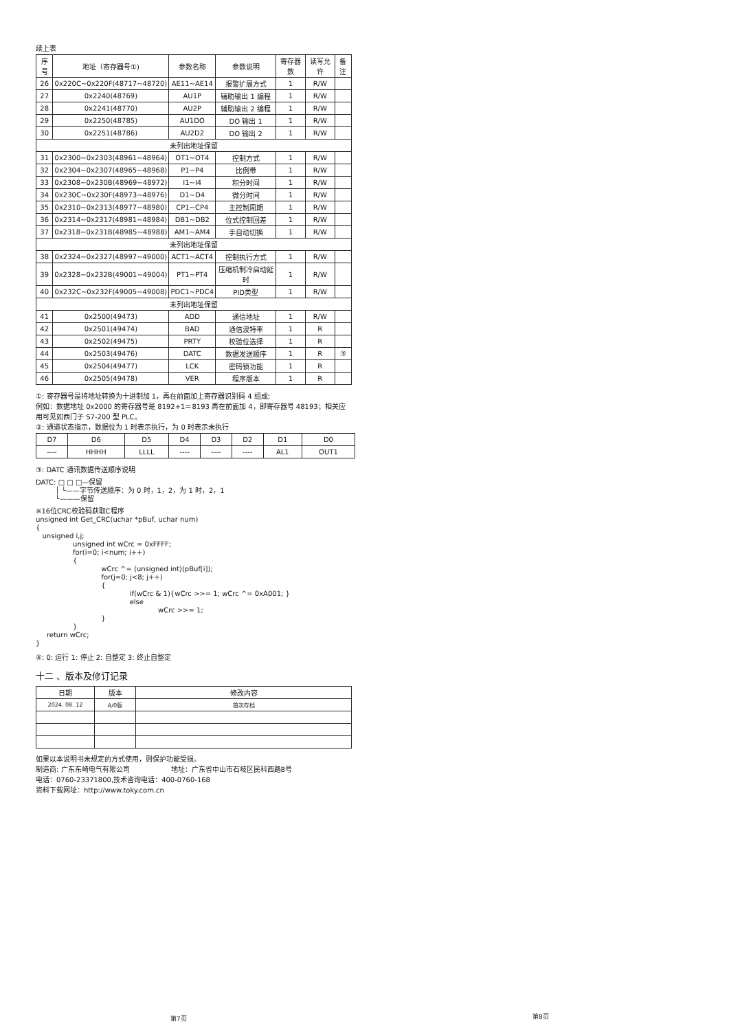续上表
| 序号 | 地址（寄存器号①) | 参数名称 | 参数说明 | 寄存器数 | 读写允许 | 备注 |
| --- | --- | --- | --- | --- | --- | --- |
| 26 | 0x220C~0x220F(48717~48720) | AE11~AE14 | 报警扩展方式 | 1 | R/W | |
| 27 | 0x2240(48769) | AU1P | 辅助输出 1 编程 | 1 | R/W | |
| 28 | 0x2241(48770) | AU2P | 辅助输出 2 编程 | 1 | R/W | |
| 29 | 0x2250(48785) | AU1DO | DO 输出 1 | 1 | R/W | |
| 30 | 0x2251(48786) | AU2D2 | DO 输出 2 | 1 | R/W | |
| 未列出地址保留 | | | | | | |
| 31 | 0x2300~0x2303(48961~48964) | OT1~OT4 | 控制方式 | 1 | R/W | |
| 32 | 0x2304~0x2307(48965~48968) | P1~P4 | 比例带 | 1 | R/W | |
| 33 | 0x2308~0x230B(48969~48972) | I1~I4 | 积分时间 | 1 | R/W | |
| 34 | 0x230C~0x230F(48973~48976) | D1~D4 | 微分时间 | 1 | R/W | |
| 35 | 0x2310~0x2313(48977~48980) | CP1~CP4 | 主控制周期 | 1 | R/W | |
| 36 | 0x2314~0x2317(48981~48984) | DB1~DB2 | 位式控制回差 | 1 | R/W | |
| 37 | 0x2318~0x231B(48985~48988) | AM1~AM4 | 手自动切换 | 1 | R/W | |
| 未列出地址保留 | | | | | | |
| 38 | 0x2324~0x2327(48997~49000) | ACT1~ACT4 | 控制执行方式 | 1 | R/W | |
| 39 | 0x2328~0x232B(49001~49004) | PT1~PT4 | 压缩机制冷启动延时 | 1 | R/W | |
| 40 | 0x232C~0x232F(49005~49008) | PDC1~PDC4 | PID类型 | 1 | R/W | |
| 未列出地址保留 | | | | | | |
| 41 | 0x2500(49473) | ADD | 通信地址 | 1 | R/W | |
| 42 | 0x2501(49474) | BAD | 通信波特率 | 1 | R | |
| 43 | 0x2502(49475) | PRTY | 校验位选择 | 1 | R | |
| 44 | 0x2503(49476) | DATC | 数据发送顺序 | 1 | R | ③ |
| 45 | 0x2504(49477) | LCK | 密码锁功能 | 1 | R | |
| 46 | 0x2505(49478) | VER | 程序版本 | 1 | R | |
①: 寄存器号是将地址转换为十进制加 1，再在前面加上寄存器识别码 4 组成;
例如：数据地址 0x2000 的寄存器号是 8192+1＝8193 再在前面加 4，即寄存器号 48193；相关应用可见如西门子 S7-200 型 PLC。
②: 通道状态指示，数据位为 1 时表示执行，为 0 时表示未执行
| D7 | D6 | D5 | D4 | D3 | D2 | D1 | D0 |
| ---- | HHHH | LLLL | ---- | ---- | ---- | AL1 | OUT1 |
③: DATC 通讯数据传送顺序说明
DATC: □ □ □—保留
         │ └——字节传送顺序：为 0 时，1，2，为 1 时，2，1
         └———保留
※16位CRC校验码获取C程序
unsigned int Get_CRC(uchar *pBuf, uchar num)
{
   unsigned i,j;
                 unsigned int wCrc = 0xFFFF;
                 for(i=0; i<num; i++)
                 {
                              wCrc ^= (unsigned int)(pBuf[i]);
                              for(j=0; j<8; j++)
                              {
                                           if(wCrc & 1){wCrc >>= 1; wCrc ^= 0xA001; }
                                           else
                                                        wCrc >>= 1;
                              }
                 }
     return wCrc;
}
④: 0: 运行 1: 停止 2: 自整定 3: 终止自整定
十二 、版本及修订记录
| 日期 | 版本 | 修改内容 |
| 2024. 08. 12 | A/0版 | 首次存档 |
如果以本说明书未规定的方式使用，则保护功能受损。
制造商: 广东东崎电气有限公司　　　　　　地址：广东省中山市石岐区民科西路8号
电话：0760-23371800,技术咨询电话：400-0760-168
资料下载网址：http://www.toky.com.cn
第7页 第8页